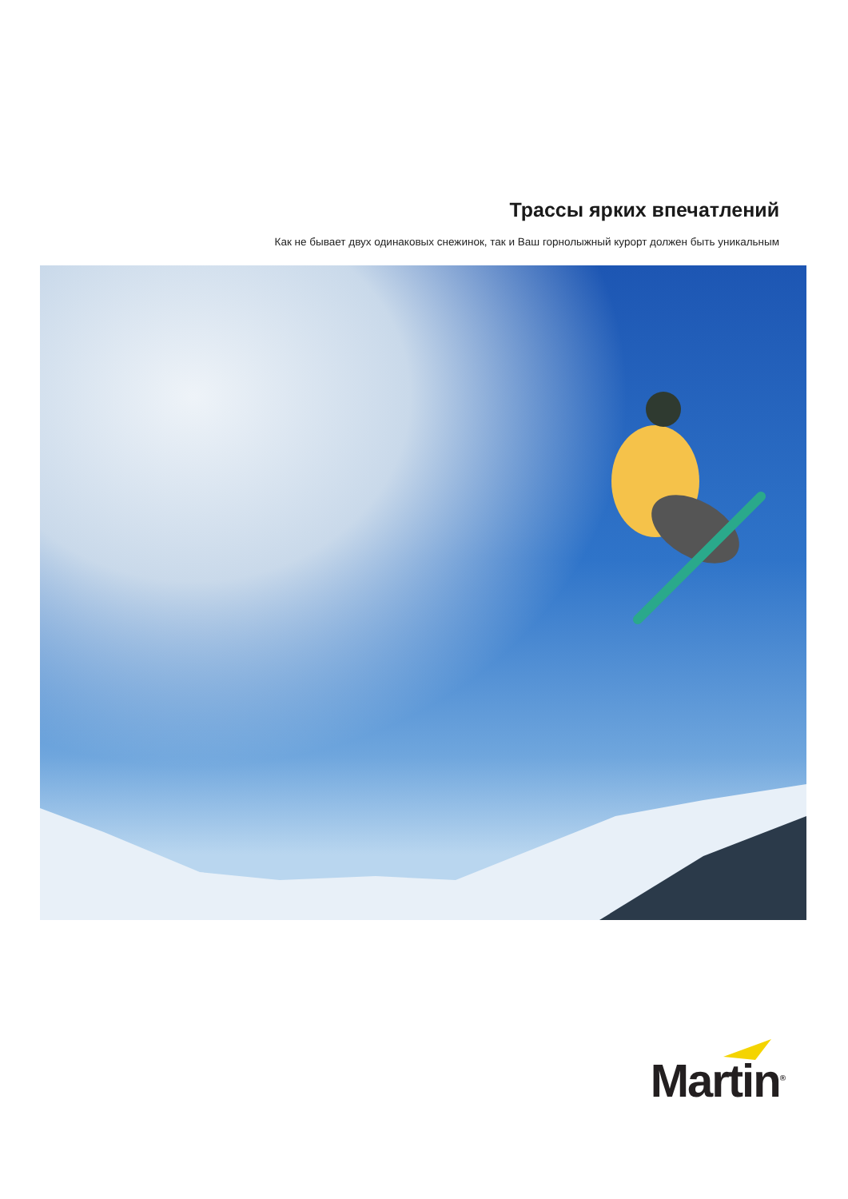Трассы ярких впечатлений
Как не бывает двух одинаковых снежинок, так и Ваш горнолыжный курорт должен быть уникальным
Martin<sup>®</sup>